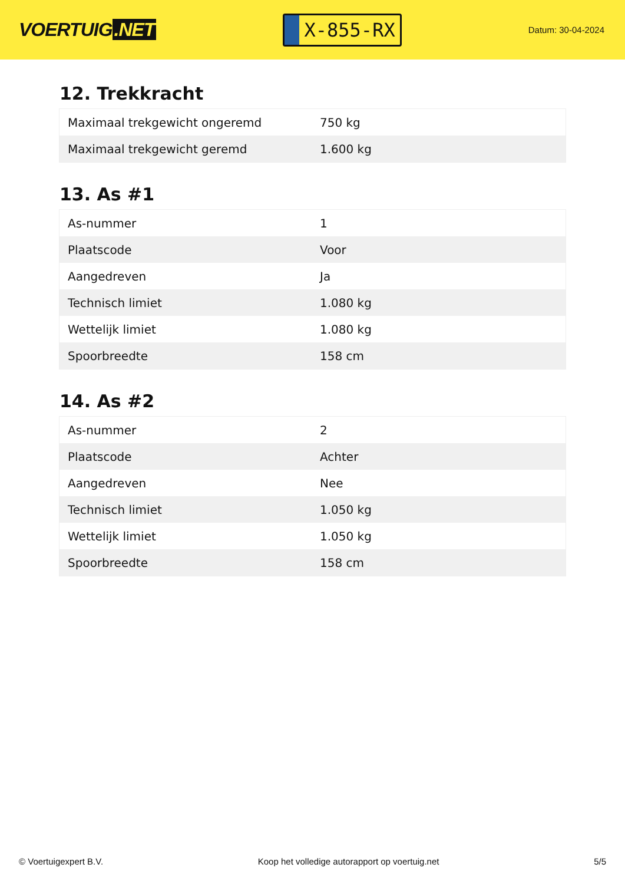VOERTUIG.NET
X-855-RX
Datum: 30-04-2024
12. Trekkracht
| Maximaal trekgewicht ongeremd | 750 kg |
| Maximaal trekgewicht geremd | 1.600 kg |
13. As #1
| As-nummer | 1 |
| Plaatscode | Voor |
| Aangedreven | Ja |
| Technisch limiet | 1.080 kg |
| Wettelijk limiet | 1.080 kg |
| Spoorbreedte | 158 cm |
14. As #2
| As-nummer | 2 |
| Plaatscode | Achter |
| Aangedreven | Nee |
| Technisch limiet | 1.050 kg |
| Wettelijk limiet | 1.050 kg |
| Spoorbreedte | 158 cm |
© Voertuigexpert B.V. Koop het volledige autorapport op voertuig.net 5/5